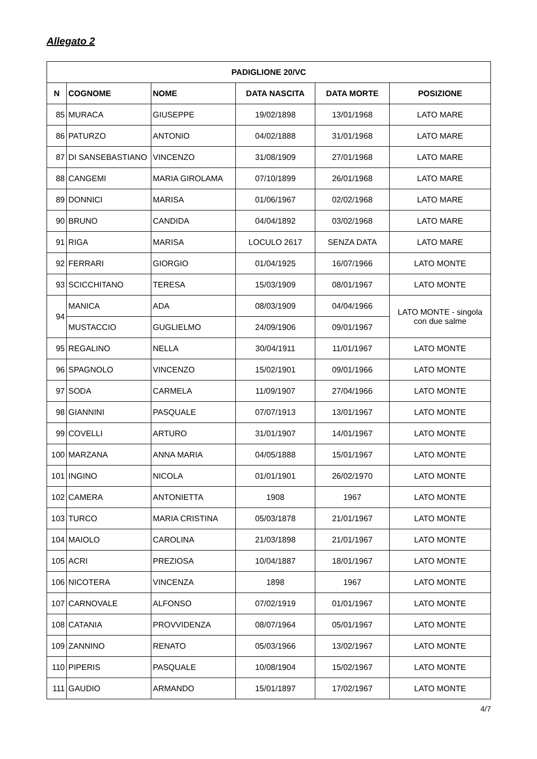Allegato 2
| PADIGLIONE 20/VC | | | | | |
| --- | --- | --- | --- | --- | --- |
| N | COGNOME | NOME | DATA NASCITA | DATA MORTE | POSIZIONE |
| 85 | MURACA | GIUSEPPE | 19/02/1898 | 13/01/1968 | LATO MARE |
| 86 | PATURZO | ANTONIO | 04/02/1888 | 31/01/1968 | LATO MARE |
| 87 | DI SANSEBASTIANO | VINCENZO | 31/08/1909 | 27/01/1968 | LATO MARE |
| 88 | CANGEMI | MARIA GIROLAMA | 07/10/1899 | 26/01/1968 | LATO MARE |
| 89 | DONNICI | MARISA | 01/06/1967 | 02/02/1968 | LATO MARE |
| 90 | BRUNO | CANDIDA | 04/04/1892 | 03/02/1968 | LATO MARE |
| 91 | RIGA | MARISA | LOCULO 2617 | SENZA DATA | LATO MARE |
| 92 | FERRARI | GIORGIO | 01/04/1925 | 16/07/1966 | LATO MONTE |
| 93 | SCICCHITANO | TERESA | 15/03/1909 | 08/01/1967 | LATO MONTE |
| 94 | MANICA | ADA | 08/03/1909 | 04/04/1966 | LATO MONTE - singola con due salme |
| | MUSTACCIO | GUGLIELMO | 24/09/1906 | 09/01/1967 | |
| 95 | REGALINO | NELLA | 30/04/1911 | 11/01/1967 | LATO MONTE |
| 96 | SPAGNOLO | VINCENZO | 15/02/1901 | 09/01/1966 | LATO MONTE |
| 97 | SODA | CARMELA | 11/09/1907 | 27/04/1966 | LATO MONTE |
| 98 | GIANNINI | PASQUALE | 07/07/1913 | 13/01/1967 | LATO MONTE |
| 99 | COVELLI | ARTURO | 31/01/1907 | 14/01/1967 | LATO MONTE |
| 100 | MARZANA | ANNA MARIA | 04/05/1888 | 15/01/1967 | LATO MONTE |
| 101 | INGINO | NICOLA | 01/01/1901 | 26/02/1970 | LATO MONTE |
| 102 | CAMERA | ANTONIETTA | 1908 | 1967 | LATO MONTE |
| 103 | TURCO | MARIA CRISTINA | 05/03/1878 | 21/01/1967 | LATO MONTE |
| 104 | MAIOLO | CAROLINA | 21/03/1898 | 21/01/1967 | LATO MONTE |
| 105 | ACRI | PREZIOSA | 10/04/1887 | 18/01/1967 | LATO MONTE |
| 106 | NICOTERA | VINCENZA | 1898 | 1967 | LATO MONTE |
| 107 | CARNOVALE | ALFONSO | 07/02/1919 | 01/01/1967 | LATO MONTE |
| 108 | CATANIA | PROVVIDENZA | 08/07/1964 | 05/01/1967 | LATO MONTE |
| 109 | ZANNINO | RENATO | 05/03/1966 | 13/02/1967 | LATO MONTE |
| 110 | PIPERIS | PASQUALE | 10/08/1904 | 15/02/1967 | LATO MONTE |
| 111 | GAUDIO | ARMANDO | 15/01/1897 | 17/02/1967 | LATO MONTE |
4/7